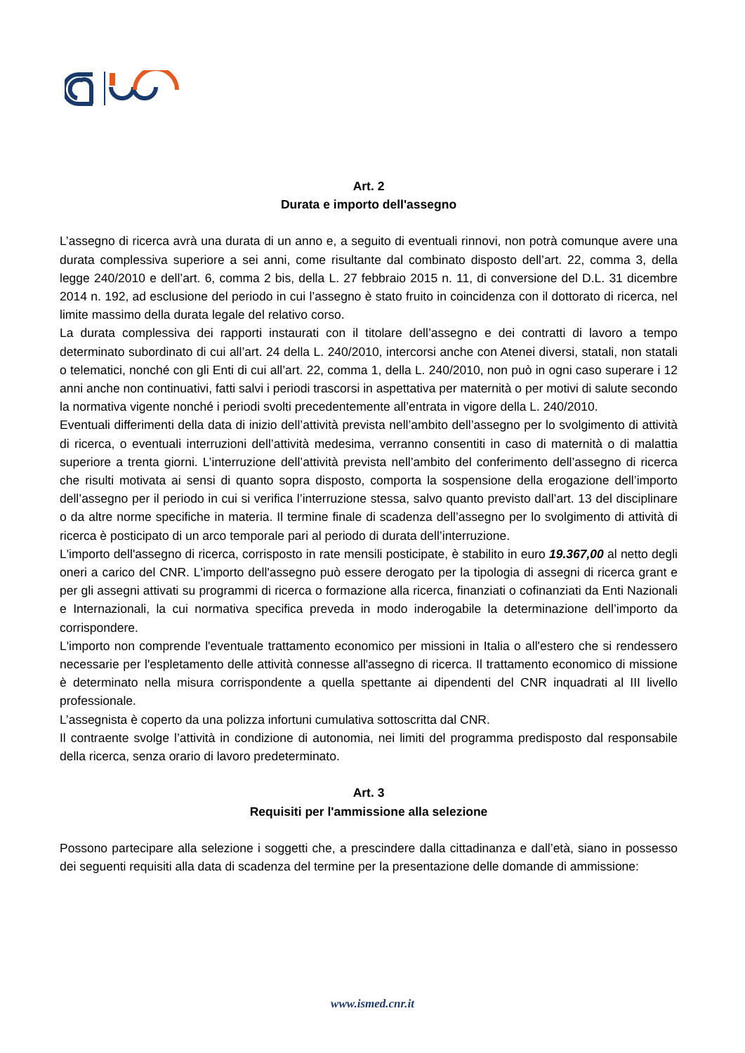Art. 2
Durata e importo dell'assegno
L’assegno di ricerca avrà una durata di un anno e, a seguito di eventuali rinnovi, non potrà comunque avere una durata complessiva superiore a sei anni, come risultante dal combinato disposto dell’art. 22, comma 3, della legge 240/2010 e dell’art. 6, comma 2 bis, della L. 27 febbraio 2015 n. 11, di conversione del D.L. 31 dicembre 2014 n. 192, ad esclusione del periodo in cui l’assegno è stato fruito in coincidenza con il dottorato di ricerca, nel limite massimo della durata legale del relativo corso.
La durata complessiva dei rapporti instaurati con il titolare dell’assegno e dei contratti di lavoro a tempo determinato subordinato di cui all’art. 24 della L. 240/2010, intercorsi anche con Atenei diversi, statali, non statali o telematici, nonché con gli Enti di cui all’art. 22, comma 1, della L. 240/2010, non può in ogni caso superare i 12 anni anche non continuativi, fatti salvi i periodi trascorsi in aspettativa per maternità o per motivi di salute secondo la normativa vigente nonché i periodi svolti precedentemente all’entrata in vigore della L. 240/2010.
Eventuali differimenti della data di inizio dell’attività prevista nell’ambito dell’assegno per lo svolgimento di attività di ricerca, o eventuali interruzioni dell’attività medesima, verranno consentiti in caso di maternità o di malattia superiore a trenta giorni. L’interruzione dell’attività prevista nell’ambito del conferimento dell’assegno di ricerca che risulti motivata ai sensi di quanto sopra disposto, comporta la sospensione della erogazione dell’importo dell’assegno per il periodo in cui si verifica l’interruzione stessa, salvo quanto previsto dall’art. 13 del disciplinare o da altre norme specifiche in materia. Il termine finale di scadenza dell’assegno per lo svolgimento di attività di ricerca è posticipato di un arco temporale pari al periodo di durata dell’interruzione.
L'importo dell'assegno di ricerca, corrisposto in rate mensili posticipate, è stabilito in euro 19.367,00 al netto degli oneri a carico del CNR. L'importo dell'assegno può essere derogato per la tipologia di assegni di ricerca grant e per gli assegni attivati su programmi di ricerca o formazione alla ricerca, finanziati o cofinanziati da Enti Nazionali e Internazionali, la cui normativa specifica preveda in modo inderogabile la determinazione dell’importo da corrispondere.
L'importo non comprende l'eventuale trattamento economico per missioni in Italia o all'estero che si rendessero necessarie per l'espletamento delle attività connesse all'assegno di ricerca. Il trattamento economico di missione è determinato nella misura corrispondente a quella spettante ai dipendenti del CNR inquadrati al III livello professionale.
L’assegnista è coperto da una polizza infortuni cumulativa sottoscritta dal CNR.
Il contraente svolge l’attività in condizione di autonomia, nei limiti del programma predisposto dal responsabile della ricerca, senza orario di lavoro predeterminato.
Art. 3
Requisiti per l'ammissione alla selezione
Possono partecipare alla selezione i soggetti che, a prescindere dalla cittadinanza e dall’età, siano in possesso dei seguenti requisiti alla data di scadenza del termine per la presentazione delle domande di ammissione:
www.ismed.cnr.it